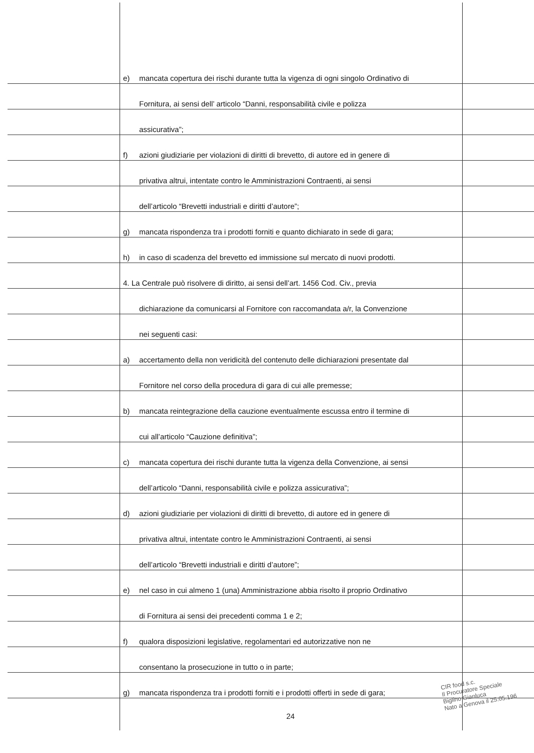e) mancata copertura dei rischi durante tutta la vigenza di ogni singolo Ordinativo di
Fornitura, ai sensi dell’ articolo “Danni, responsabilità civile e polizza
assicurativa”;
f) azioni giudiziarie per violazioni di diritti di brevetto, di autore ed in genere di
privativa altrui, intentate contro le Amministrazioni Contraenti, ai sensi
dell’articolo “Brevetti industriali e diritti d’autore”;
g) mancata rispondenza tra i prodotti forniti e quanto dichiarato in sede di gara;
h) in caso di scadenza del brevetto ed immissione sul mercato di nuovi prodotti.
4. La Centrale può risolvere di diritto, ai sensi dell’art. 1456 Cod. Civ., previa
dichiarazione da comunicarsi al Fornitore con raccomandata a/r, la Convenzione
nei seguenti casi:
a) accertamento della non veridicità del contenuto delle dichiarazioni presentate dal
Fornitore nel corso della procedura di gara di cui alle premesse;
b) mancata reintegrazione della cauzione eventualmente escussa entro il termine di
cui all’articolo “Cauzione definitiva”;
c) mancata copertura dei rischi durante tutta la vigenza della Convenzione, ai sensi
dell’articolo “Danni, responsabilità civile e polizza assicurativa”;
d) azioni giudiziarie per violazioni di diritti di brevetto, di autore ed in genere di
privativa altrui, intentate contro le Amministrazioni Contraenti, ai sensi
dell’articolo “Brevetti industriali e diritti d’autore”;
e) nel caso in cui almeno 1 (una) Amministrazione abbia risolto il proprio Ordinativo
di Fornitura ai sensi dei precedenti comma 1 e 2;
f) qualora disposizioni legislative, regolamentari ed autorizzative non ne
consentano la prosecuzione in tutto o in parte;
g) mancata rispondenza tra i prodotti forniti e i prodotti offerti in sede di gara;
24
CIR food s.c.
Il Procuratore Speciale
Biglino Gianluca
Nato a Genova il 25.05.196